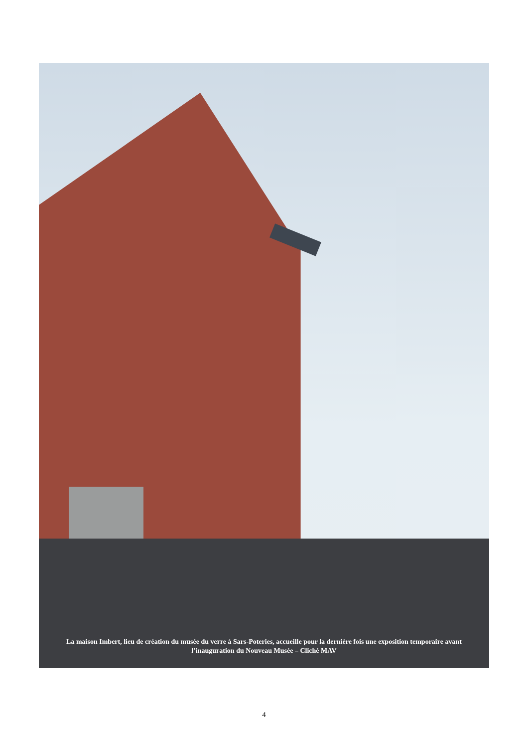La maison Imbert, lieu de création du musée du verre à Sars-Poteries, accueille pour la dernière fois une exposition temporaire avant l’inauguration du Nouveau Musée – Cliché MAV
4